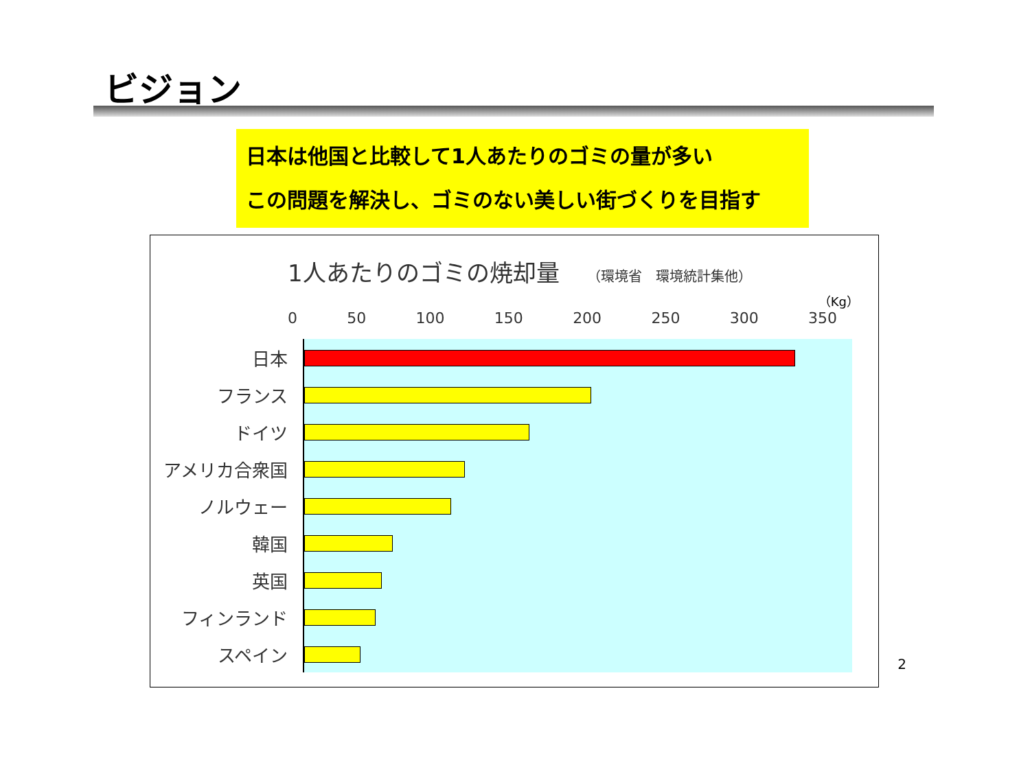ビジョン
日本は他国と比較して1人あたりのゴミの量が多い
この問題を解決し、ゴミのない美しい街づくりを目指す
1人あたりのゴミの焼却量 （環境省　環境統計集他）
（Kg）
0 50 100 150 200 250 300 350
日本
フランス
ドイツ
アメリカ合衆国
ノルウェー
韓国
英国
フィンランド
スペイン
2